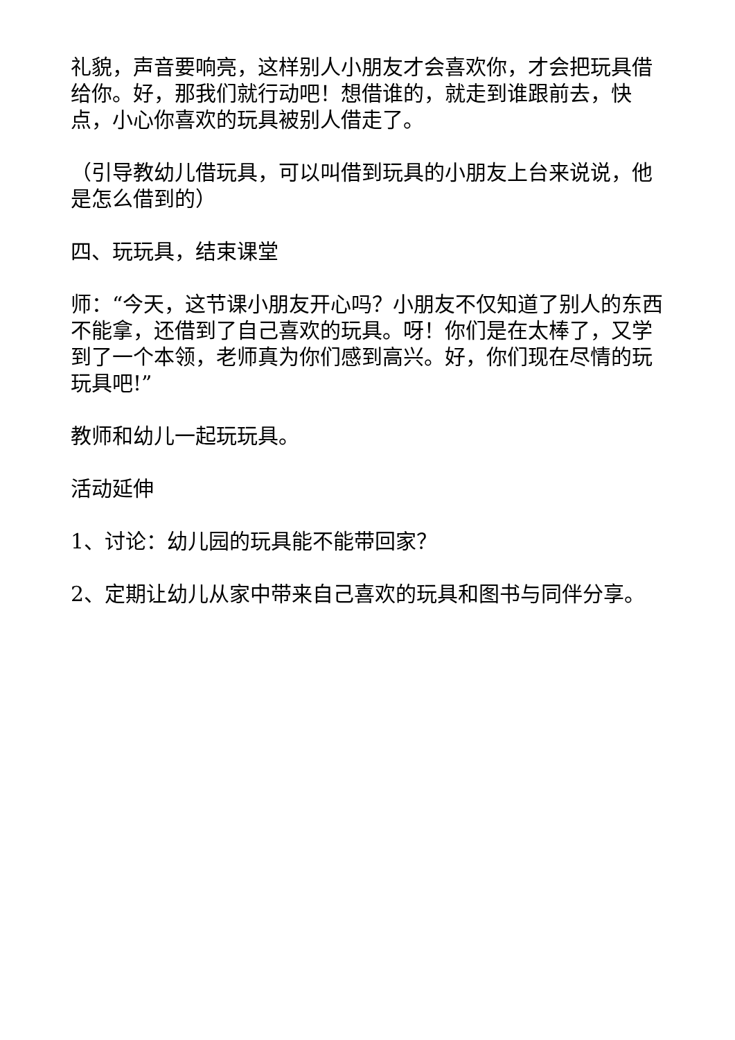礼貌，声音要响亮，这样别人小朋友才会喜欢你，才会把玩具借给你。好，那我们就行动吧！想借谁的，就走到谁跟前去，快点，小心你喜欢的玩具被别人借走了。
（引导教幼儿借玩具，可以叫借到玩具的小朋友上台来说说，他是怎么借到的）
四、玩玩具，结束课堂
师：“今天，这节课小朋友开心吗？小朋友不仅知道了别人的东西不能拿，还借到了自己喜欢的玩具。呀！你们是在太棒了，又学到了一个本领，老师真为你们感到高兴。好，你们现在尽情的玩玩具吧!”
教师和幼儿一起玩玩具。
活动延伸
1、讨论：幼儿园的玩具能不能带回家？
2、定期让幼儿从家中带来自己喜欢的玩具和图书与同伴分享。